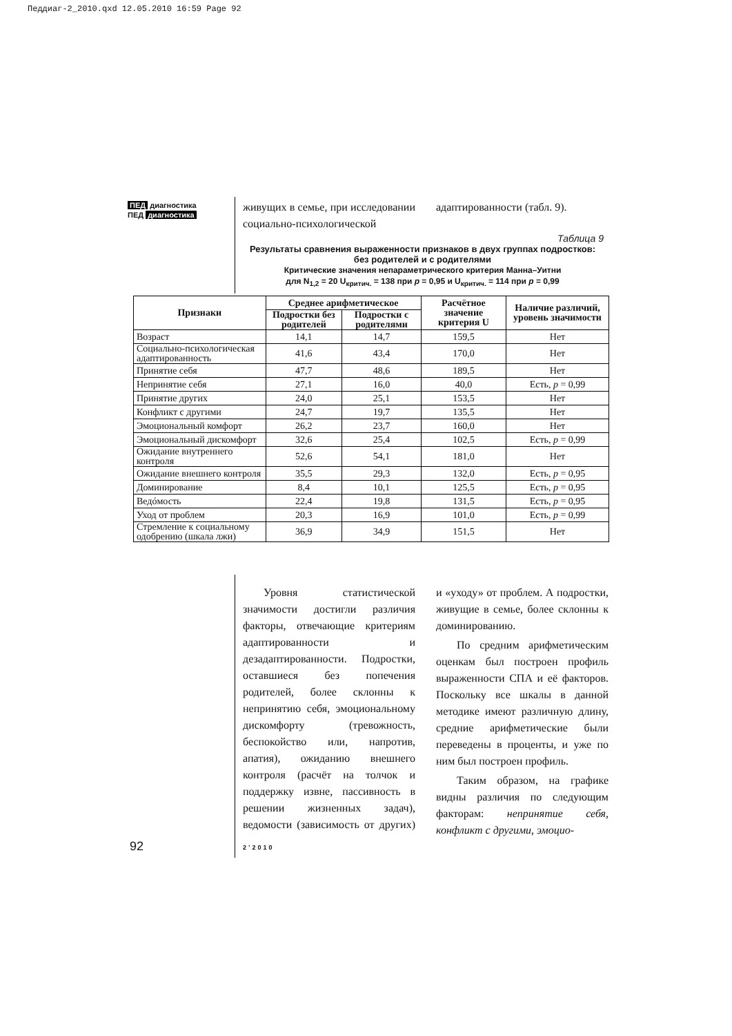Педдиаг-2_2010.qxd 12.05.2010 16:59 Page 92
ПЕД диагностика
ПЕД диагностика
живущих в семье, при исследовании социально-психологической адаптированности (табл. 9).
Таблица 9
Результаты сравнения выраженности признаков в двух группах подростков: без родителей и с родителями
Критические значения непараметрического критерия Манна–Уитни
для N<sub>1,2</sub> = 20 U<sub>критич.</sub> = 138 при p = 0,95 и U<sub>критич.</sub> = 114 при p = 0,99
| Признаки | Среднее арифметическое | | Расчётное значение критерия U | Наличие различий, уровень значимости |
| --- | --- | --- | --- | --- |
| | Подростки без родителей | Подростки с родителями | | |
| Возраст | 14,1 | 14,7 | 159,5 | Нет |
| Социально-психологическая адаптированность | 41,6 | 43,4 | 170,0 | Нет |
| Принятие себя | 47,7 | 48,6 | 189,5 | Нет |
| Непринятие себя | 27,1 | 16,0 | 40,0 | Есть, p = 0,99 |
| Принятие других | 24,0 | 25,1 | 153,5 | Нет |
| Конфликт с другими | 24,7 | 19,7 | 135,5 | Нет |
| Эмоциональный комфорт | 26,2 | 23,7 | 160,0 | Нет |
| Эмоциональный дискомфорт | 32,6 | 25,4 | 102,5 | Есть, p = 0,99 |
| Ожидание внутреннего контроля | 52,6 | 54,1 | 181,0 | Нет |
| Ожидание внешнего контроля | 35,5 | 29,3 | 132,0 | Есть, p = 0,95 |
| Доминирование | 8,4 | 10,1 | 125,5 | Есть, p = 0,95 |
| Ведóмость | 22,4 | 19,8 | 131,5 | Есть, p = 0,95 |
| Уход от проблем | 20,3 | 16,9 | 101,0 | Есть, p = 0,99 |
| Стремление к социальному одобрению (шкала лжи) | 36,9 | 34,9 | 151,5 | Нет |
Уровня статистической значимости достигли различия факторы, отвечающие критериям адаптированности и дезадаптированности. Подростки, оставшиеся без попечения родителей, более склонны к непринятию себя, эмоциональному дискомфорту (тревожность, беспокойство или, напротив, апатия), ожиданию внешнего контроля (расчёт на толчок и поддержку извне, пассивность в решении жизненных задач), ведомости (зависимость от других) и «уходу» от проблем. А подростки, живущие в семье, более склонны к доминированию.
По средним арифметическим оценкам был построен профиль выраженности СПА и её факторов. Поскольку все шкалы в данной методике имеют различную длину, средние арифметические были переведены в проценты, и уже по ним был построен профиль.
Таким образом, на графике видны различия по следующим факторам: непринятие себя, конфликт с другими, эмоцио-
92 2’2010